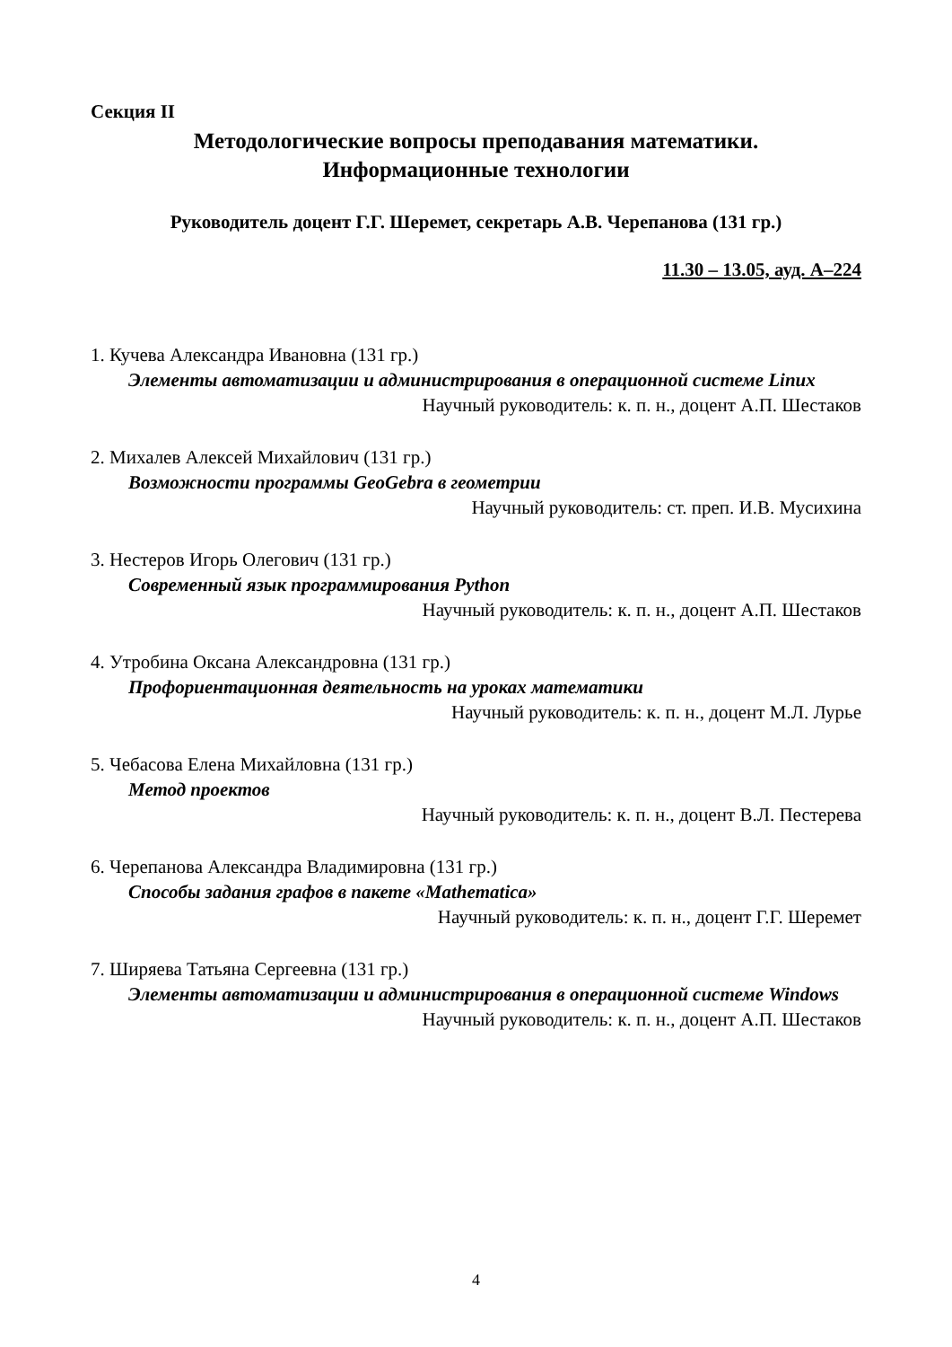Секция II
Методологические вопросы преподавания математики.
Информационные технологии
Руководитель доцент Г.Г. Шеремет, секретарь А.В. Черепанова (131 гр.)
11.30 – 13.05, ауд. А–224
1. Кучева Александра Ивановна (131 гр.)
Элементы автоматизации и администрирования в операционной системе Linux
Научный руководитель: к. п. н., доцент А.П. Шестаков
2. Михалев Алексей Михайлович (131 гр.)
Возможности программы GeoGebra в геометрии
Научный руководитель: ст. преп. И.В. Мусихина
3. Нестеров Игорь Олегович (131 гр.)
Современный язык программирования Python
Научный руководитель: к. п. н., доцент А.П. Шестаков
4. Утробина Оксана Александровна (131 гр.)
Профориентационная деятельность на уроках математики
Научный руководитель: к. п. н., доцент М.Л. Лурье
5. Чебасова Елена Михайловна (131 гр.)
Метод проектов
Научный руководитель: к. п. н., доцент В.Л. Пестерева
6. Черепанова Александра Владимировна (131 гр.)
Способы задания графов в пакете «Mathematica»
Научный руководитель: к. п. н., доцент Г.Г. Шеремет
7. Ширяева Татьяна Сергеевна (131 гр.)
Элементы автоматизации и администрирования в операционной системе Windows
Научный руководитель: к. п. н., доцент А.П. Шестаков
4